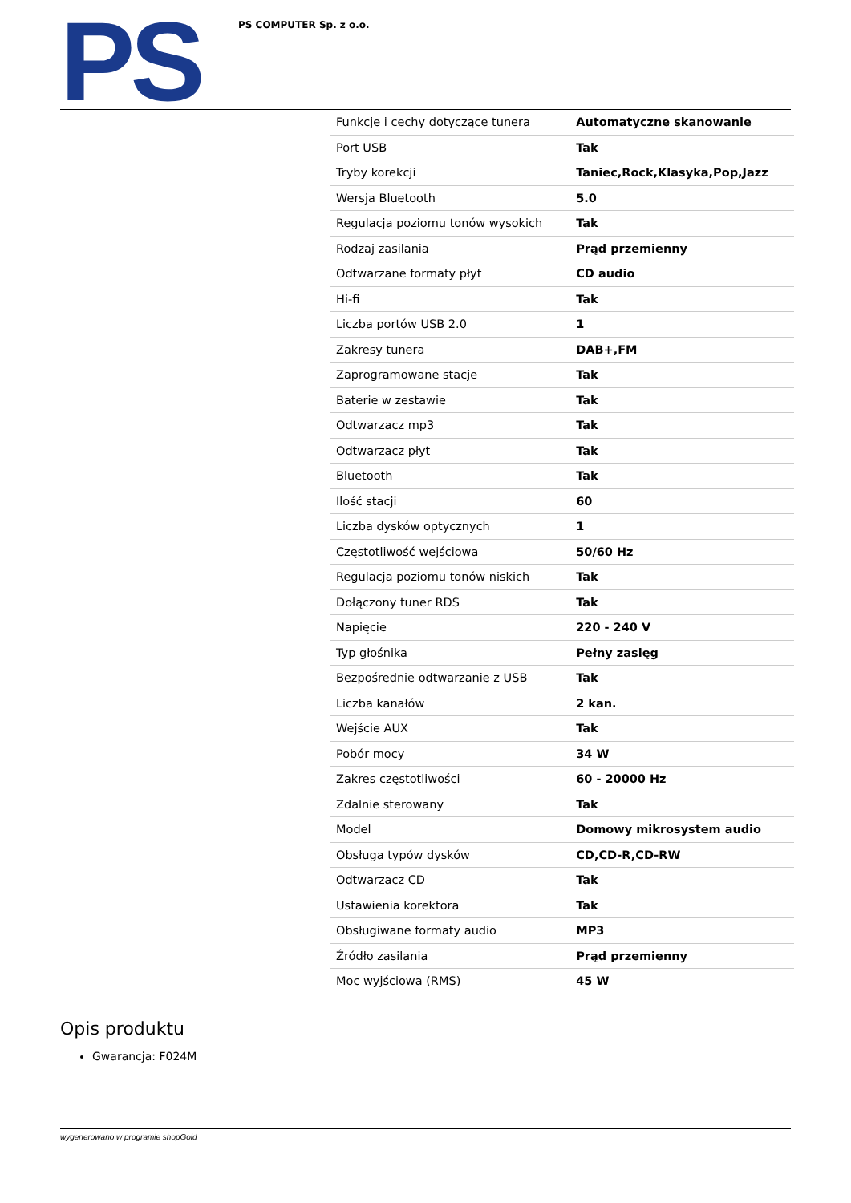PS
PS COMPUTER Sp. z o.o.
| Funkcje i cechy dotyczące tunera | Automatyczne skanowanie |
| Port USB | Tak |
| Tryby korekcji | Taniec,Rock,Klasyka,Pop,Jazz |
| Wersja Bluetooth | 5.0 |
| Regulacja poziomu tonów wysokich | Tak |
| Rodzaj zasilania | Prąd przemienny |
| Odtwarzane formaty płyt | CD audio |
| Hi-fi | Tak |
| Liczba portów USB 2.0 | 1 |
| Zakresy tunera | DAB+,FM |
| Zaprogramowane stacje | Tak |
| Baterie w zestawie | Tak |
| Odtwarzacz mp3 | Tak |
| Odtwarzacz płyt | Tak |
| Bluetooth | Tak |
| Ilość stacji | 60 |
| Liczba dysków optycznych | 1 |
| Częstotliwość wejściowa | 50/60 Hz |
| Regulacja poziomu tonów niskich | Tak |
| Dołączony tuner RDS | Tak |
| Napięcie | 220 - 240 V |
| Typ głośnika | Pełny zasięg |
| Bezpośrednie odtwarzanie z USB | Tak |
| Liczba kanałów | 2 kan. |
| Wejście AUX | Tak |
| Pobór mocy | 34 W |
| Zakres częstotliwości | 60 - 20000 Hz |
| Zdalnie sterowany | Tak |
| Model | Domowy mikrosystem audio |
| Obsługa typów dysków | CD,CD-R,CD-RW |
| Odtwarzacz CD | Tak |
| Ustawienia korektora | Tak |
| Obsługiwane formaty audio | MP3 |
| Źródło zasilania | Prąd przemienny |
| Moc wyjściowa (RMS) | 45 W |
Opis produktu
Gwarancja: F024M
wygenerowano w programie shopGold